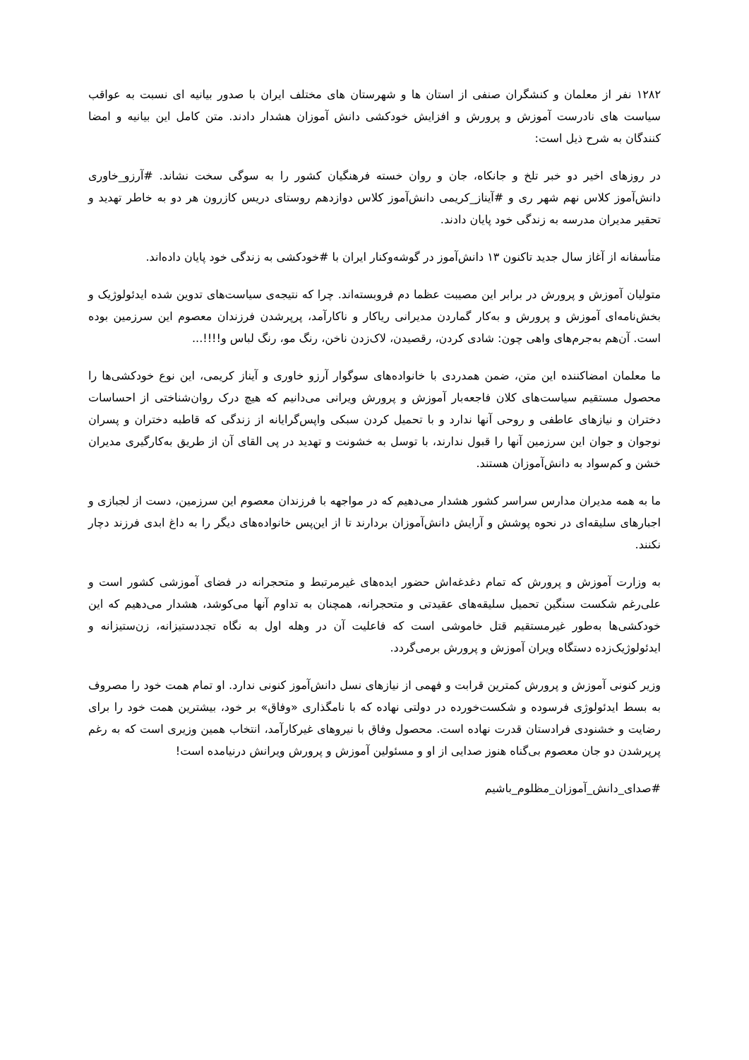۱۲۸۲ نفر از معلمان و کنشگران صنفی از استان ها و شهرستان های مختلف ایران با صدور بیانیه ای نسبت به عواقب سیاست های نادرست آموزش و پرورش و افزایش خودکشی دانش آموزان هشدار دادند. متن کامل این بیانیه و امضا کنندگان به شرح ذیل است:
در روزهای اخیر دو خبر تلخ و جانکاه، جان و روان خسته فرهنگیان کشور را به سوگی سخت نشاند. #آرزو_خاوری دانش‌آموز کلاس نهم شهر ری و #آیناز_کریمی دانش‌آموز کلاس دوازدهم روستای دریس کازرون هر دو به خاطر تهدید و تحقیر مدیران مدرسه به زندگی خود پایان دادند.
متأسفانه از آغاز سال جدید تاکنون ۱۳ دانش‌آموز در گوشه‌وکنار ایران با #خودکشی به زندگی خود پایان داده‌اند.
متولیان آموزش و پرورش در برابر این مصیبت عظما دم فروبسته‌اند. چرا که نتیجه‌ی سیاست‌های تدوین شده ایدئولوژیک و بخش‌نامه‌ای آموزش و پرورش و به‌کار گماردن مدیرانی ریاکار و ناکارآمد، پرپرشدن فرزندان معصوم این سرزمین بوده است. آن‌هم به‌جرم‌های واهی چون: شادی کردن، رقصیدن، لاک‌زدن ناخن، رنگ مو، رنگ لباس و!!!!...
ما معلمان امضاکننده این متن، ضمن همدردی با خانواده‌های سوگوار آرزو خاوری و آیناز کریمی، این نوع خودکشی‌ها را محصول مستقیم سیاست‌های کلان فاجعه‌بار آموزش و پرورش ویرانی می‌دانیم که هیچ درک روان‌شناختی از احساسات دختران و نیازهای عاطفی و روحی آنها ندارد و با تحمیل کردن سبکی واپس‌گرایانه از زندگی که قاطبه دختران و پسران نوجوان و جوان این سرزمین آنها را قبول ندارند، با توسل به خشونت و تهدید در پی القای آن از طریق به‌کارگیری مدیران خشن و کم‌سواد به دانش‌آموزان هستند.
ما به همه مدیران مدارس سراسر کشور هشدار می‌دهیم که در مواجهه با فرزندان معصوم این سرزمین، دست از لجبازی و اجبارهای سلیقه‌ای در نحوه پوشش و آرایش دانش‌آموزان بردارند تا از این‌پس خانواده‌های دیگر را به داغ ابدی فرزند دچار نکنند.
به وزارت آموزش و پرورش که تمام دغدغه‌اش حضور ایده‌های غیرمرتبط و متحجرانه در فضای آموزشی کشور است و علی‌رغم شکست سنگین تحمیل سلیقه‌های عقیدتی و متحجرانه، همچنان به تداوم آنها می‌کوشد، هشدار می‌دهیم که این خودکشی‌ها به‌طور غیرمستقیم قتل خاموشی است که فاعلیت آن در وهله اول به نگاه تجددستیزانه، زن‌ستیزانه و ایدئولوژیک‌زده دستگاه ویران آموزش و پرورش برمی‌گردد.
وزیر کنونی آموزش و پرورش کمترین قرابت و فهمی از نیازهای نسل دانش‌آموز کنونی ندارد. او تمام همت خود را مصروف به بسط ایدئولوژی فرسوده و شکست‌خورده در دولتی نهاده که با نامگذاری «وفاق» بر خود، بیشترین همت خود را برای رضایت و خشنودی فرادستان قدرت نهاده است. محصول وفاق با نیروهای غیرکارآمد، انتخاب همین وزیری است که به رغم پرپرشدن دو جان معصوم بی‌گناه هنوز صدایی از او و مسئولین آموزش و پرورش ویرانش درنیامده است!
#صدای_دانش_آموزان_مظلوم_باشیم